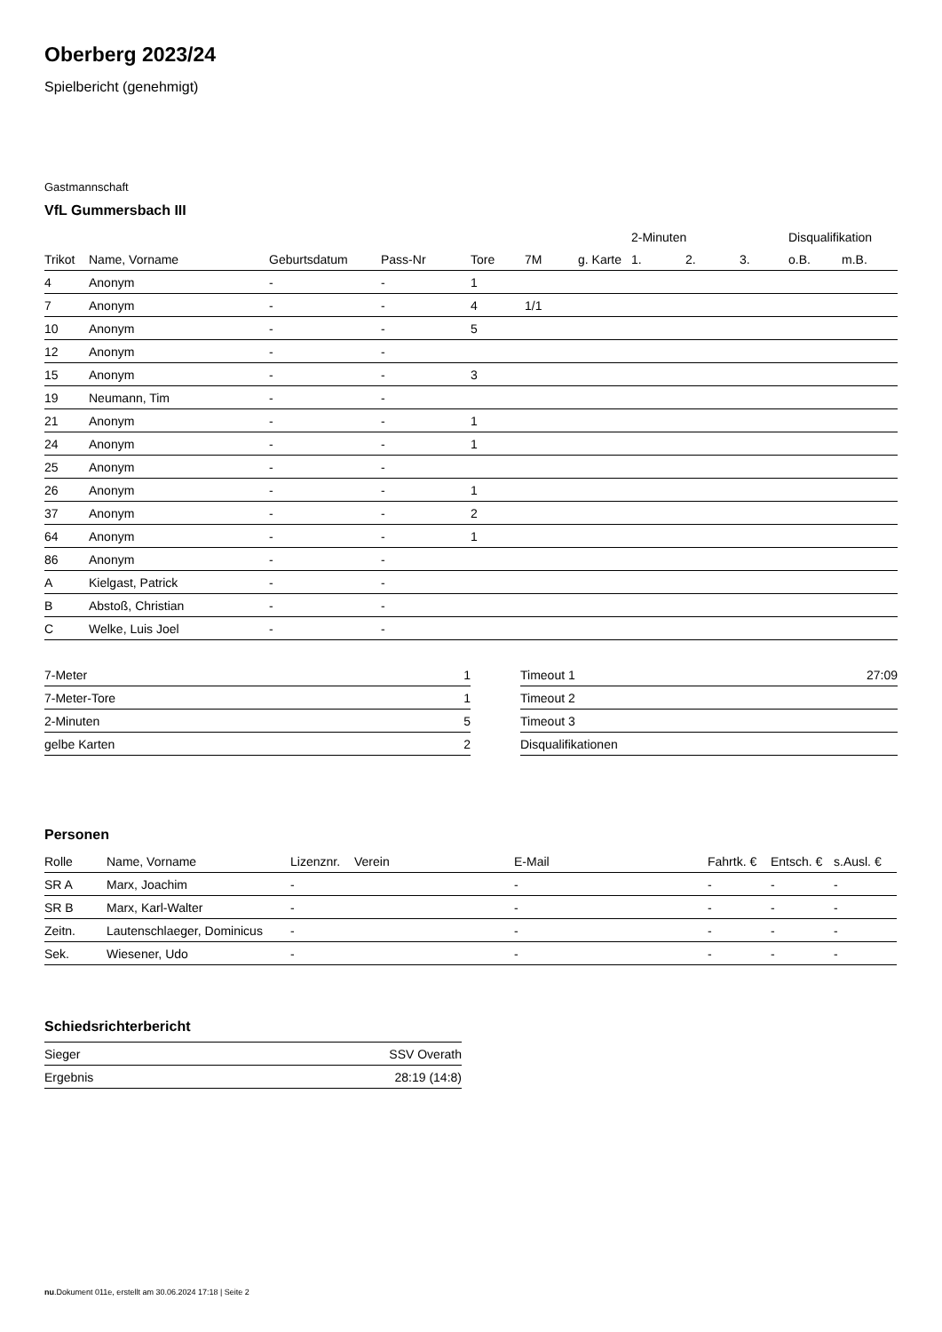Oberberg 2023/24
Spielbericht (genehmigt)
Gastmannschaft
VfL Gummersbach III
| | | | | | | | 2-Minuten | | | Disqualifikation | |
| Trikot | Name, Vorname | Geburtsdatum | Pass-Nr | Tore | 7M | g. Karte | 1. | 2. | 3. | o.B. | m.B. |
| 4 | Anonym | - | - | 1 | | | | | | | |
| 7 | Anonym | - | - | 4 | 1/1 | | | | | | |
| 10 | Anonym | - | - | 5 | | | | | | | |
| 12 | Anonym | - | - | | | | | | | | |
| 15 | Anonym | - | - | 3 | | | | | | | |
| 19 | Neumann, Tim | - | - | | | | | | | | |
| 21 | Anonym | - | - | 1 | | | | | | | |
| 24 | Anonym | - | - | 1 | | | | | | | |
| 25 | Anonym | - | - | | | | | | | | |
| 26 | Anonym | - | - | 1 | | | | | | | |
| 37 | Anonym | - | - | 2 | | | | | | | |
| 64 | Anonym | - | - | 1 | | | | | | | |
| 86 | Anonym | - | - | | | | | | | | |
| A | Kielgast, Patrick | - | - | | | | | | | | |
| B | Abstoß, Christian | - | - | | | | | | | | |
| C | Welke, Luis Joel | - | - | | | | | | | | |
| 7-Meter | 1 |
| 7-Meter-Tore | 1 |
| 2-Minuten | 5 |
| gelbe Karten | 2 |
| Timeout 1 | 27:09 |
| Timeout 2 | |
| Timeout 3 | |
| Disqualifikationen | |
Personen
| Rolle | Name, Vorname | Lizenznr. | Verein | E-Mail | Fahrtk. € | Entsch. € | s.Ausl. € |
| --- | --- | --- | --- | --- | --- | --- | --- |
| SR A | Marx, Joachim | - | | - | - | - | - |
| SR B | Marx, Karl-Walter | - | | - | - | - | - |
| Zeitn. | Lautenschlaeger, Dominicus | - | | - | - | - | - |
| Sek. | Wiesener, Udo | - | | - | - | - | - |
Schiedsrichterbericht
| Sieger | SSV Overath |
| Ergebnis | 28:19 (14:8) |
nu.Dokument 011e, erstellt am 30.06.2024 17:18 | Seite 2